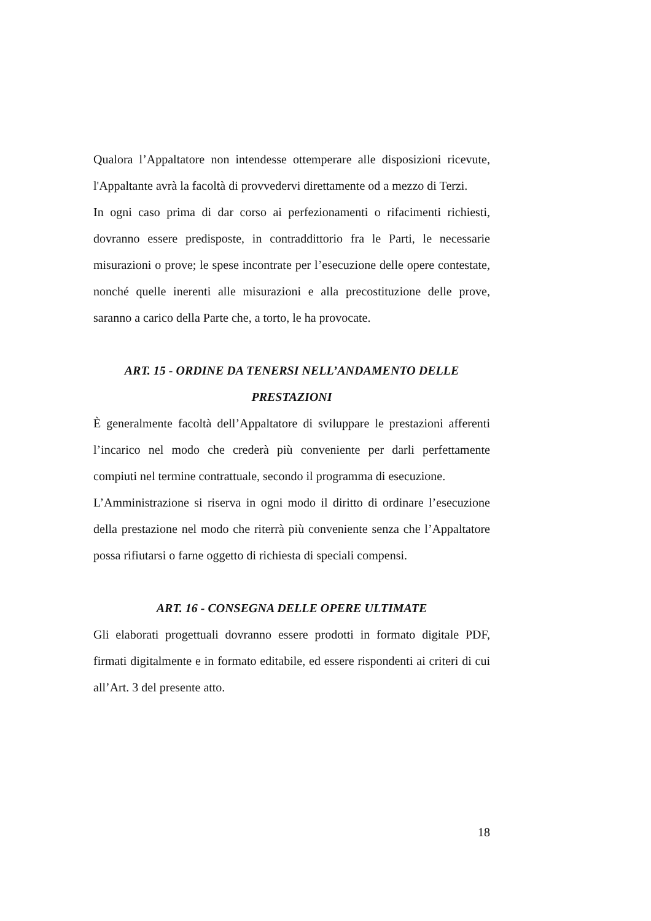Qualora l’Appaltatore non intendesse ottemperare alle disposizioni ricevute, l'Appaltante avrà la facoltà di provvedervi direttamente od a mezzo di Terzi.
In ogni caso prima di dar corso ai perfezionamenti o rifacimenti richiesti, dovranno essere predisposte, in contraddittorio fra le Parti, le necessarie misurazioni o prove; le spese incontrate per l’esecuzione delle opere contestate, nonché quelle inerenti alle misurazioni e alla precostituzione delle prove, saranno a carico della Parte che, a torto, le ha provocate.
ART. 15 - ORDINE DA TENERSI NELL’ANDAMENTO DELLE
PRESTAZIONI
È generalmente facoltà dell’Appaltatore di sviluppare le prestazioni afferenti l’incarico nel modo che crederà più conveniente per darli perfettamente compiuti nel termine contrattuale, secondo il programma di esecuzione.
L’Amministrazione si riserva in ogni modo il diritto di ordinare l’esecuzione della prestazione nel modo che riterrà più conveniente senza che l’Appaltatore possa rifiutarsi o farne oggetto di richiesta di speciali compensi.
ART. 16 - CONSEGNA DELLE OPERE ULTIMATE
Gli elaborati progettuali dovranno essere prodotti in formato digitale PDF, firmati digitalmente e in formato editabile, ed essere rispondenti ai criteri di cui all’Art. 3 del presente atto.
18